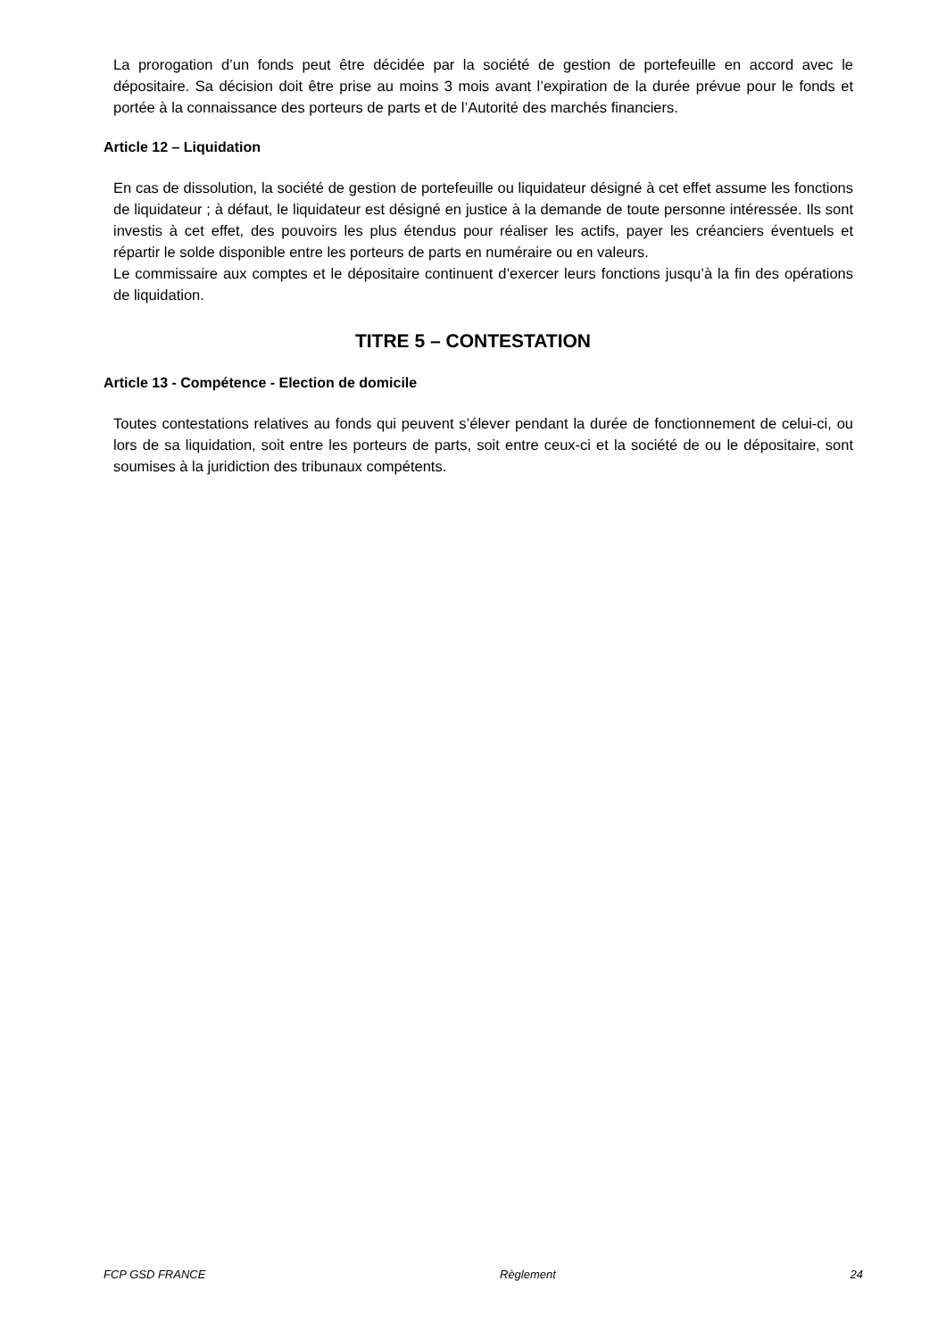La prorogation d’un fonds peut être décidée par la société de gestion de portefeuille en accord avec le dépositaire. Sa décision doit être prise au moins 3 mois avant l’expiration de la durée prévue pour le fonds et portée à la connaissance des porteurs de parts et de l’Autorité des marchés financiers.
Article 12 – Liquidation
En cas de dissolution, la société de gestion de portefeuille ou liquidateur désigné à cet effet assume les fonctions de liquidateur ; à défaut, le liquidateur est désigné en justice à la demande de toute personne intéressée. Ils sont investis à cet effet, des pouvoirs les plus étendus pour réaliser les actifs, payer les créanciers éventuels et répartir le solde disponible entre les porteurs de parts en numéraire ou en valeurs.
Le commissaire aux comptes et le dépositaire continuent d’exercer leurs fonctions jusqu’à la fin des opérations de liquidation.
TITRE 5 – CONTESTATION
Article 13 - Compétence - Election de domicile
Toutes contestations relatives au fonds qui peuvent s’élever pendant la durée de fonctionnement de celui-ci, ou lors de sa liquidation, soit entre les porteurs de parts, soit entre ceux-ci et la société de ou le dépositaire, sont soumises à la juridiction des tribunaux compétents.
FCP GSD FRANCE Règlement 24